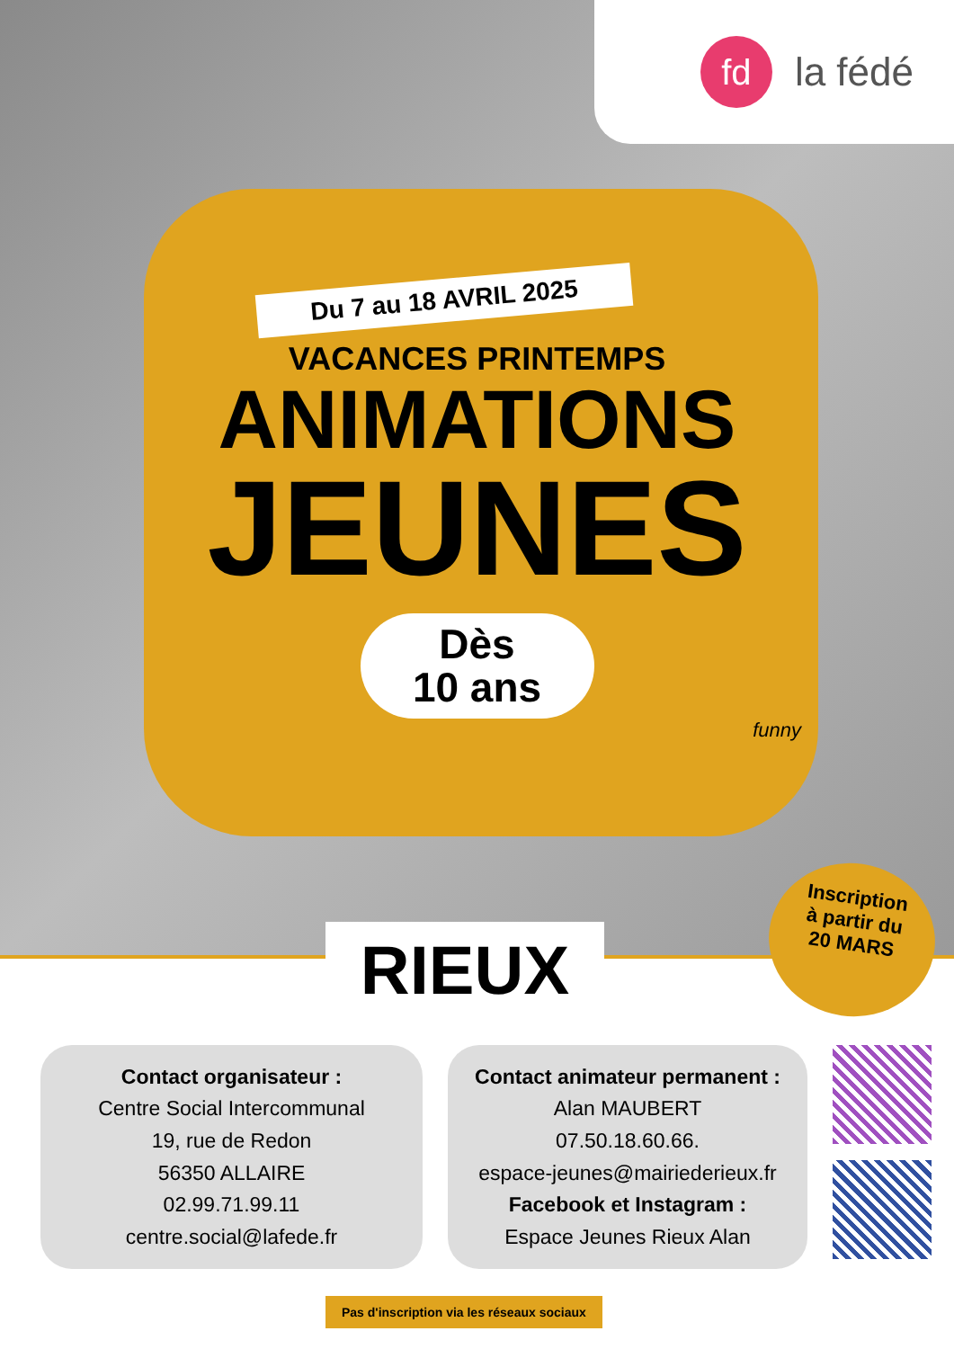fd
la fédé
Du 7 au 18 AVRIL 2025
VACANCES PRINTEMPS
ANIMATIONS
JEUNES
Dès
10 ans
funny
RIEUX
Contact organisateur :
Centre Social Intercommunal
19, rue de Redon
56350 ALLAIRE
02.99.71.99.11
centre.social@lafede.fr
Contact animateur permanent :
Alan MAUBERT
07.50.18.60.66.
espace-jeunes@mairiederieux.fr
Facebook et Instagram :
Espace Jeunes Rieux Alan
Pas d'inscription via les réseaux sociaux
Inscription
à partir du
20 MARS